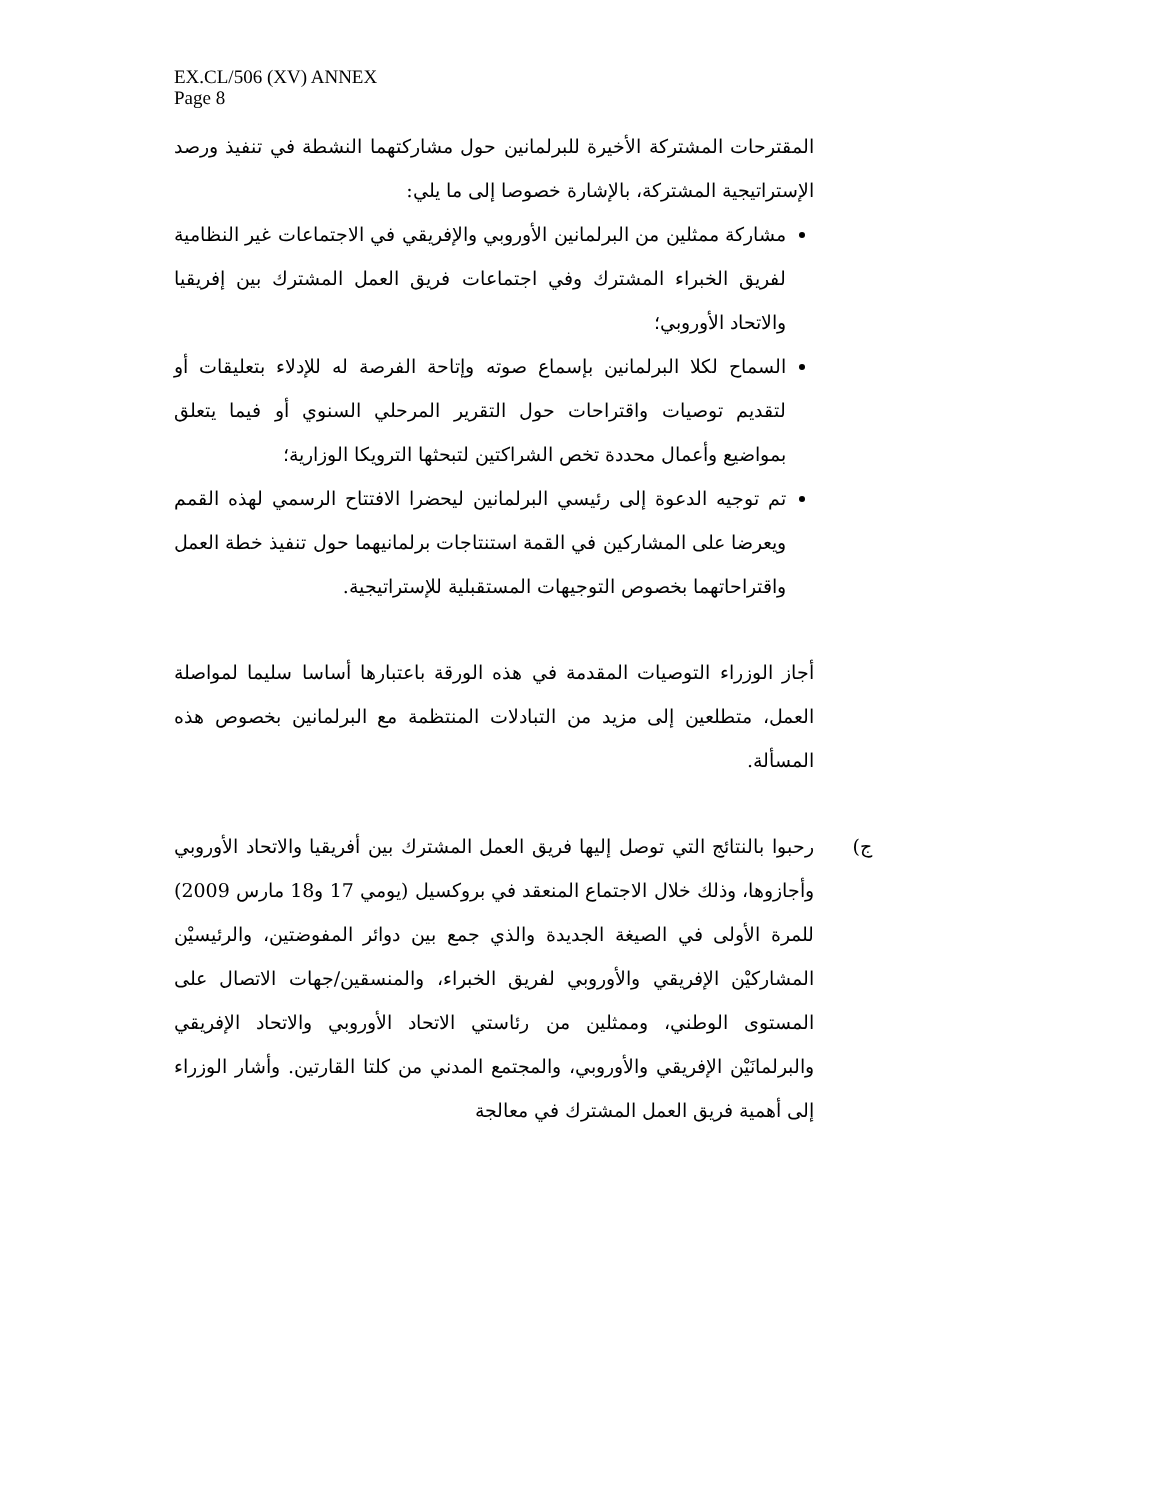EX.CL/506 (XV) ANNEX
Page 8
المقترحات المشتركة الأخيرة للبرلمانين حول مشاركتهما النشطة في تنفيذ ورصد الإستراتيجية المشتركة، بالإشارة خصوصا إلى ما يلي:
مشاركة ممثلين من البرلمانين الأوروبي والإفريقي في الاجتماعات غير النظامية لفريق الخبراء المشترك وفي اجتماعات فريق العمل المشترك بين إفريقيا والاتحاد الأوروبي؛
السماح لكلا البرلمانين بإسماع صوته وإتاحة الفرصة له للإدلاء بتعليقات أو لتقديم توصيات واقتراحات حول التقرير المرحلي السنوي أو فيما يتعلق بمواضيع وأعمال محددة تخص الشراكتين لتبحثها الترويكا الوزارية؛
تم توجيه الدعوة إلى رئيسي البرلمانين ليحضرا الافتتاح الرسمي لهذه القمم ويعرضا على المشاركين في القمة استنتاجات برلمانيهما حول تنفيذ خطة العمل واقتراحاتهما بخصوص التوجيهات المستقبلية للإستراتيجية.
أجاز الوزراء التوصيات المقدمة في هذه الورقة باعتبارها أساسا سليما لمواصلة العمل، متطلعين إلى مزيد من التبادلات المنتظمة مع البرلمانين بخصوص هذه المسألة.
ج) رحبوا بالنتائج التي توصل إليها فريق العمل المشترك بين أفريقيا والاتحاد الأوروبي وأجازوها، وذلك خلال الاجتماع المنعقد في بروكسيل (يومي 17 و18 مارس 2009) للمرة الأولى في الصيغة الجديدة والذي جمع بين دوائر المفوضتين، والرئيسيْن المشاركيْن الإفريقي والأوروبي لفريق الخبراء، والمنسقين/جهات الاتصال على المستوى الوطني، وممثلين من رئاستي الاتحاد الأوروبي والاتحاد الإفريقي والبرلمانَيْن الإفريقي والأوروبي، والمجتمع المدني من كلتا القارتين. وأشار الوزراء إلى أهمية فريق العمل المشترك في معالجة